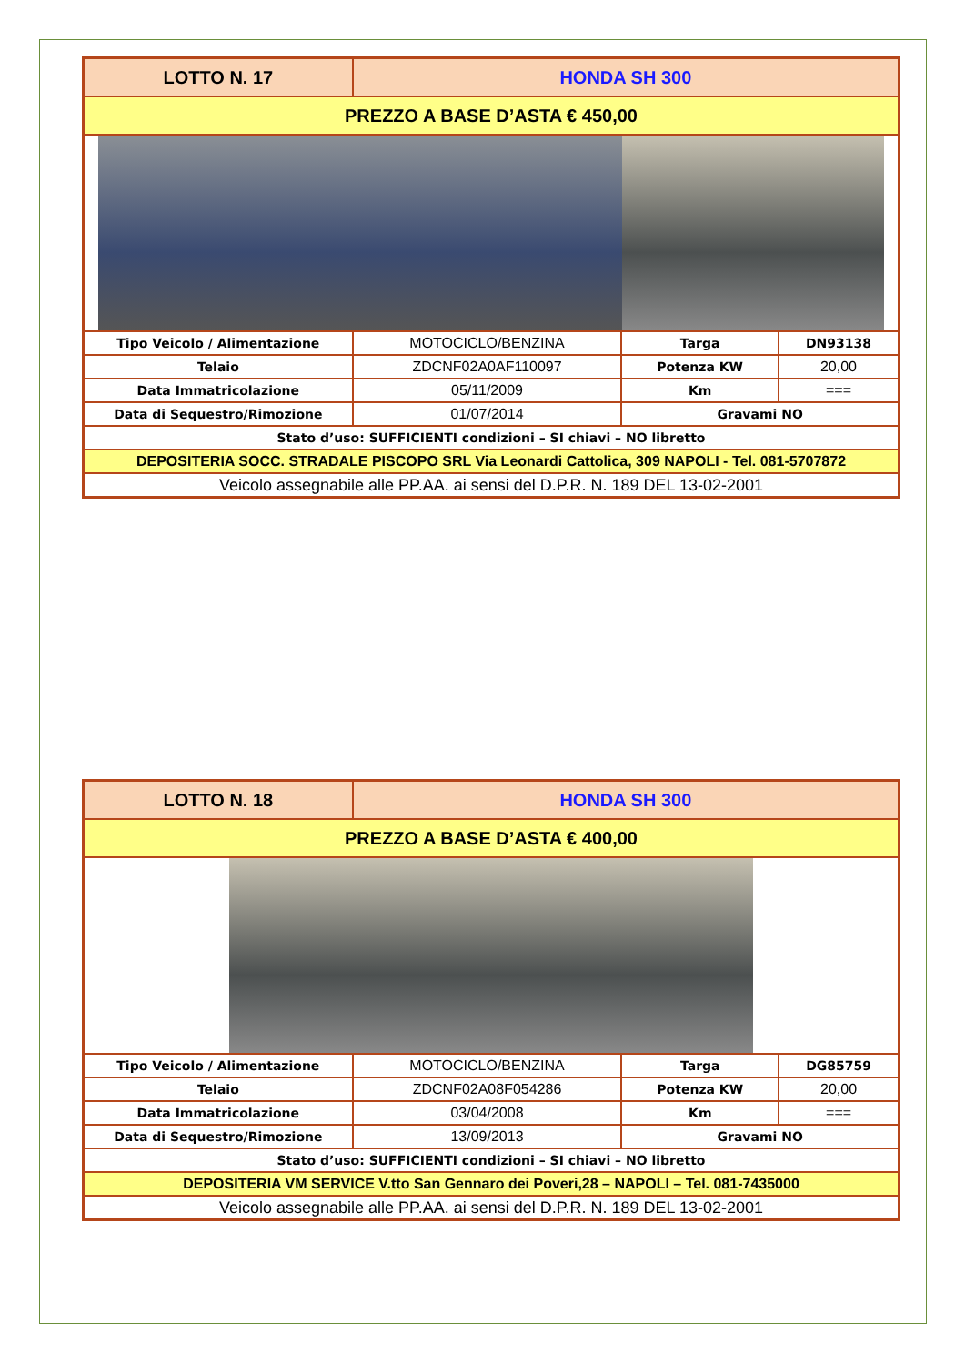| LOTTO N. 17 | HONDA SH 300 | | |
| PREZZO A BASE D’ASTA € 450,00 | | | |
| Tipo Veicolo / Alimentazione | MOTOCICLO/BENZINA | Targa | DN93138 |
| Telaio | ZDCNF02A0AF110097 | Potenza KW | 20,00 |
| Data Immatricolazione | 05/11/2009 | Km | === |
| Data di Sequestro/Rimozione | 01/07/2014 | Gravami NO | |
| Stato d’uso: SUFFICIENTI condizioni – SI chiavi – NO libretto | | | |
| DEPOSITERIA SOCC. STRADALE PISCOPO SRL Via Leonardi Cattolica, 309 NAPOLI - Tel. 081-5707872 | | | |
| Veicolo assegnabile alle PP.AA. ai sensi del D.P.R. N. 189 DEL 13-02-2001 | | | |
| LOTTO N. 18 | HONDA SH 300 | | |
| PREZZO A BASE D’ASTA € 400,00 | | | |
| Tipo Veicolo / Alimentazione | MOTOCICLO/BENZINA | Targa | DG85759 |
| Telaio | ZDCNF02A08F054286 | Potenza KW | 20,00 |
| Data Immatricolazione | 03/04/2008 | Km | === |
| Data di Sequestro/Rimozione | 13/09/2013 | Gravami NO | |
| Stato d’uso: SUFFICIENTI condizioni – SI chiavi – NO libretto | | | |
| DEPOSITERIA VM SERVICE V.tto San Gennaro dei Poveri,28 – NAPOLI – Tel. 081-7435000 | | | |
| Veicolo assegnabile alle PP.AA. ai sensi del D.P.R. N. 189 DEL 13-02-2001 | | | |